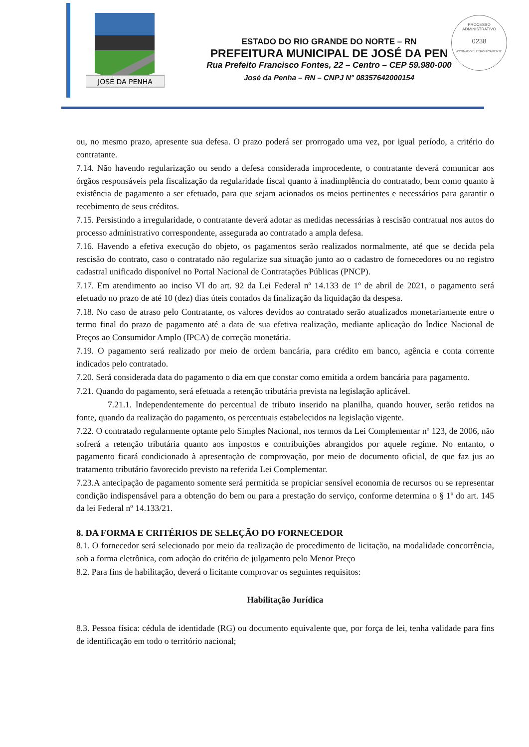JOSÉ DA PENHA
ESTADO DO RIO GRANDE DO NORTE – RN
PREFEITURA MUNICIPAL DE JOSÉ DA PEN
Rua Prefeito Francisco Fontes, 22 – Centro – CEP 59.980-000
José da Penha – RN – CNPJ N° 08357642000154
PROCESSO ADMINISTRATIVO
0238
ASSINADO ELETRONICAMENTE
ou, no mesmo prazo, apresente sua defesa. O prazo poderá ser prorrogado uma vez, por igual período, a critério do contratante.
7.14. Não havendo regularização ou sendo a defesa considerada improcedente, o contratante deverá comunicar aos órgãos responsáveis pela fiscalização da regularidade fiscal quanto à inadimplência do contratado, bem como quanto à existência de pagamento a ser efetuado, para que sejam acionados os meios pertinentes e necessários para garantir o recebimento de seus créditos.
7.15. Persistindo a irregularidade, o contratante deverá adotar as medidas necessárias à rescisão contratual nos autos do processo administrativo correspondente, assegurada ao contratado a ampla defesa.
7.16. Havendo a efetiva execução do objeto, os pagamentos serão realizados normalmente, até que se decida pela rescisão do contrato, caso o contratado não regularize sua situação junto ao o cadastro de fornecedores ou no registro cadastral unificado disponível no Portal Nacional de Contratações Públicas (PNCP).
7.17. Em atendimento ao inciso VI do art. 92 da Lei Federal nº 14.133 de 1º de abril de 2021, o pagamento será efetuado no prazo de até 10 (dez) dias úteis contados da finalização da liquidação da despesa.
7.18. No caso de atraso pelo Contratante, os valores devidos ao contratado serão atualizados monetariamente entre o termo final do prazo de pagamento até a data de sua efetiva realização, mediante aplicação do Índice Nacional de Preços ao Consumidor Amplo (IPCA) de correção monetária.
7.19. O pagamento será realizado por meio de ordem bancária, para crédito em banco, agência e conta corrente indicados pelo contratado.
7.20. Será considerada data do pagamento o dia em que constar como emitida a ordem bancária para pagamento.
7.21. Quando do pagamento, será efetuada a retenção tributária prevista na legislação aplicável.
7.21.1. Independentemente do percentual de tributo inserido na planilha, quando houver, serão retidos na fonte, quando da realização do pagamento, os percentuais estabelecidos na legislação vigente.
7.22. O contratado regularmente optante pelo Simples Nacional, nos termos da Lei Complementar nº 123, de 2006, não sofrerá a retenção tributária quanto aos impostos e contribuições abrangidos por aquele regime. No entanto, o pagamento ficará condicionado à apresentação de comprovação, por meio de documento oficial, de que faz jus ao tratamento tributário favorecido previsto na referida Lei Complementar.
7.23.A antecipação de pagamento somente será permitida se propiciar sensível economia de recursos ou se representar condição indispensável para a obtenção do bem ou para a prestação do serviço, conforme determina o § 1º do art. 145 da lei Federal nº 14.133/21.
8. DA FORMA E CRITÉRIOS DE SELEÇÃO DO FORNECEDOR
8.1. O fornecedor será selecionado por meio da realização de procedimento de licitação, na modalidade concorrência, sob a forma eletrônica, com adoção do critério de julgamento pelo Menor Preço
8.2. Para fins de habilitação, deverá o licitante comprovar os seguintes requisitos:
Habilitação Jurídica
8.3. Pessoa física: cédula de identidade (RG) ou documento equivalente que, por força de lei, tenha validade para fins de identificação em todo o território nacional;